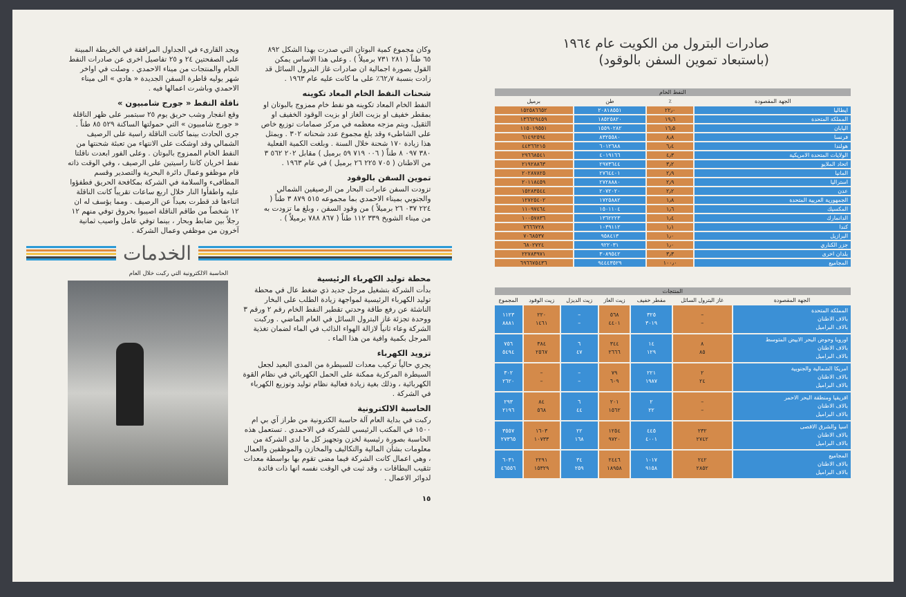صادرات البترول من الكويت عام ١٩٦٤
(باستبعاد تموين السفن بالوقود)
| النفط الخام | | | |
| --- | --- | --- | --- |
| الجهة المقصودة | ٪ | طن | برميل |
| ايطاليا | ٢٢٫٠ | ٢٠٨١٨٥٥١ | ١٥٢٥٨٦٦٥٢ |
| المملكة المتحدة | ١٩٫٦ | ١٨٥٢٥٨٢٠ | ١٣٦٦٢٩٤٥٩ |
| اليابان | ١٦٫٥ | ١٥٥٩٠٢٨٢ | ١١٥٠١٩٥٥١ |
| فرنسا | ٨٫٨ | ٨٣٢٥٥٨٠ | ٦١٤٩٢٥٩٤ |
| هولندا | ٦٫٤ | ٦٠١٢٦٨٨ | ٤٤٣٦٦٢١٥ |
| الولايات المتحدة الامريكية | ٤٫٣ | ٤٠١٩١٦٦ | ٢٩٦٦٨٥٤١ |
| اتحاد الملايو | ٣٫٢ | ٢٩٧٣٦٤٤ | ٢١٩٢٨٨٦٣ |
| المانيا | ٢٫٩ | ٢٧٦٤٤٠١ | ٢٠٢٨٧٨٢٥ |
| استراليا | ٢٫٩ | ٢٧٢٨٨٨٠ | ٢٠١١٨٤٥٩ |
| عدن | ٢٫٢ | ٢٠٧٢٠٢٠ | ١٥٢٨٣٥٤٤ |
| الجمهورية العربية المتحدة | ١٫٨ | ١٧٢٥٨٨٢ | ١٢٧٢٥٤٠٢ |
| المكسيك | ١٫٦ | ١٥٠١١٠٤ | ١١٠٩٧٤٦٤ |
| الدانمارك | ١٫٤ | ١٣٦٢٢٢٣ | ١٠٠٥٧٨٣٦ |
| كندا | ١٫١ | ١٠٣٩١١٢ | ٧٦٦٦٧٢٨ |
| البرازيل | ١٫٠ | ٩٥٨٤١٣ | ٧٠٦٨٥٣٧ |
| جزر الكناري | ١٫٠ | ٩٢٢٠٣١ | ٦٨٠٢٧٢٤ |
| بلدان اخرى | ٣٫٣ | ٣٠٨٩٥٤٢ | ٢٢٧٨٣٩٧١ |
| المجاميع | ١٠٠٫٠ | ٩٤٤٤٣٥٢٩ | ٦٩٦٦٧٥٤٣٦ |
| المنتجات | | | | | | |
| --- | --- | --- | --- | --- | --- | --- |
| الجهة المقصودة | غاز البترول السائل | مقطر خفيف | زيت الغاز | زيت الديزل | زيت الوقود | المجموع |
| المملكة المتحدة بالاف الاطنان بالاف البراميل | – – | ٣٢٥ ٣٠١٩ | ٥٦٨ ٤٤٠١ | – – | ٢٢٠ ١٤٦١ | ١١٢٣ ٨٨٨١ |
| اوروبا وحوض البحر الابيض المتوسط بالاف الاطنان بالاف البراميل | ٨ ٨٥ | ١٤ ١٢٩ | ٣٤٤ ٢٦٦٦ | ٦ ٤٧ | ٣٨٤ ٢٥٦٧ | ٧٥٦ ٥٤٩٤ |
| امريكا الشمالية والجنوبية بالاف الاطنان بالاف البراميل | ٢ ٢٤ | ٢٢١ ١٩٨٧ | ٧٩ ٦٠٩ | – – | – – | ٣٠٢ ٢٦٢٠ |
| افريقيا ومنطقة البحر الاحمر بالاف الاطنان بالاف البراميل | – – | ٢ ٢٢ | ٢٠١ ١٥٦٢ | ٦ ٤٤ | ٨٤ ٥٦٨ | ٢٩٣ ٢١٩٦ |
| اسيا والشرق الاقصى بالاف الاطنان بالاف البراميل | ٢٣٢ ٢٧٤٢ | ٤٤٥ ٤٠٠١ | ١٢٥٤ ٩٧٢٠ | ٢٢ ١٦٨ | ١٦٠٣ ١٠٧٣٣ | ٣٥٥٧ ٢٧٣٦٥ |
| المجاميع بالاف الاطنان بالاف البراميل | ٢٤٢ ٢٨٥٢ | ١٠١٧ ٩١٥٨ | ٢٤٤٦ ١٨٩٥٨ | ٣٤ ٢٥٩ | ٢٢٩١ ١٥٣٢٩ | ٦٠٣١ ٤٦٥٥٦ |
وكان مجموع كمية البوتان التي صدرت بهذا الشكل ٨٩٢ ٦٥ طناً ( ٢٨١ ٧٣١ برميلاً ) . وعلى هذا الاساس يمكن القول بصورة اجمالية ان صادرات غاز البترول السائل قد زادت بنسبة ٦٢٫٧٪ على ما كانت عليه عام ١٩٦٣ .
شحنات النفط الخام المعاد تكوينه
النفط الخام المعاد تكوينه هو نفط خام ممزوج بالبوتان او بمقطر خفيف او بزيت الغاز او بزيت الوقود الخفيف او الثقيل، ويتم مزجه معظمه في مركز صمامات توزيع خاص على الشاطىء وقد بلغ مجموع عدد شحناته ٣٠٢ . ويمثل هذا زيادة ١٧٠ شحنة خلال السنة . وبلغت الكمية الفعلية ٣٨٠ ٠٩٧ ٨ طناً ( ٠٠٦ ٧١٩ ٥٩ برميل ) مقابل ٢٠٢ ٥٦٢ ٣ من الاطنان ( ٧٠٥ ٢٢٥ ٢٦ برميل ) في عام ١٩٦٣ .
تموين السفن بالوقود
تزودت السفن عابرات البحار من الرصيفين الشمالي والجنوبي بميناء الاحمدي بما مجموعه ٥١٥ ٨٧٩ ٣ طناً ( ٢٢٤ ٠٣٧ ٢٦ برميلاً ) من وقود السفن ، وبلغ ما تزودت به من ميناء الشويخ ٣٣٩ ١١٢ طناً ( ٨٦٧ ٧٨٨ برميلاً ) .
ويجد القارىء في الجداول المرافقة في الخريطة المبينة على الصفحتين ٢٤ و ٢٥ تفاصيل اخرى عن صادرات النفط الخام والمنتجات من ميناء الاحمدي . وصلت في اواخر شهر يوليه قاطرة السفن الجديدة « هادي » الى ميناء الاحمدي وباشرت اعمالها فيه .
ناقلة النفط « جورج شامبيون »
وقع انفجار وشب حريق يوم ٢٥ سبتمبر على ظهر الناقلة « جورج شامبيون » التي حمولتها الساكنة ٥٢٩ ٨٥ طناً . جرى الحادث بينما كانت الناقلة راسية على الرصيف الشمالي وقد اوشكت على الانتهاء من تعبئة شحنتها من النفط الخام الممزوج بالبوتان . وعلى الفور ابعدت ناقلتا نفط اخريان كانتا راسيتين على الرصيف ، وفي الوقت ذاته قام موظفو وعمال دائرة البحرية والتصدير وقسم المطافىء والسلامة في الشركة بمكافحة الحريق فطفؤوا عليه واطفأوا النار خلال اربع ساعات تقريباً كانت الناقلة اثناءها قد قطرت بعيداً عن الرصيف . ومما يؤسف له ان ١٢ شخصاً من طاقم الناقلة اصيبوا بحروق توفي منهم ١٢ رجلاً بين ضابط وبحار ، بينما توفي عامل واصيب ثمانية آخرون من موظفي وعمال الشركة .
الخدمات
محطة توليد الكهرباء الرئيسية
بدأت الشركة بتشغيل مرجل جديد ذي ضغط عال في محطة توليد الكهرباء الرئيسية لمواجهة زيادة الطلب على البخار الناشئة عن رفع طاقة وحدتي تقطير النفط الخام رقم ٢ ورقم ٣ ووحدة تجزئة غاز البترول السائل في العام الماضي . وركبت الشركة وعاء ثانياً لازالة الهواء الذائب في الماء لضمان تغذية المرجل بكمية وافية من هذا الماء .
تزويد الكهرباء
يجري حالياً تركيب معدات للسيطرة من المدى البعيد لجعل السيطرة المركزية ممكنة على الحمل الكهربائي في نظام القوة الكهربائية ، وذلك بغية زيادة فعالية نظام توليد وتوزيع الكهرباء في الشركة .
الحاسبة الالكترونية
ركبت في بداية العام آلة حاسبة الكترونية من طراز آي بي ام ١٥٠٠ في المكتب الرئيسي للشركة في الاحمدي . تستعمل هذه الحاسبة بصورة رئيسية لخزن وتجهيز كل ما لدى الشركة من معلومات بشأن المالية والتكاليف والمخازن والموظفين والعمال ، وهي اعمال كانت الشركة فيما مضى تقوم بها بواسطة معدات تثقيب البطاقات ، وقد ثبت في الوقت نفسه انها ذات فائدة لدوائر الاعمال .
١٥
الحاسبة الالكترونية التي ركبت خلال العام